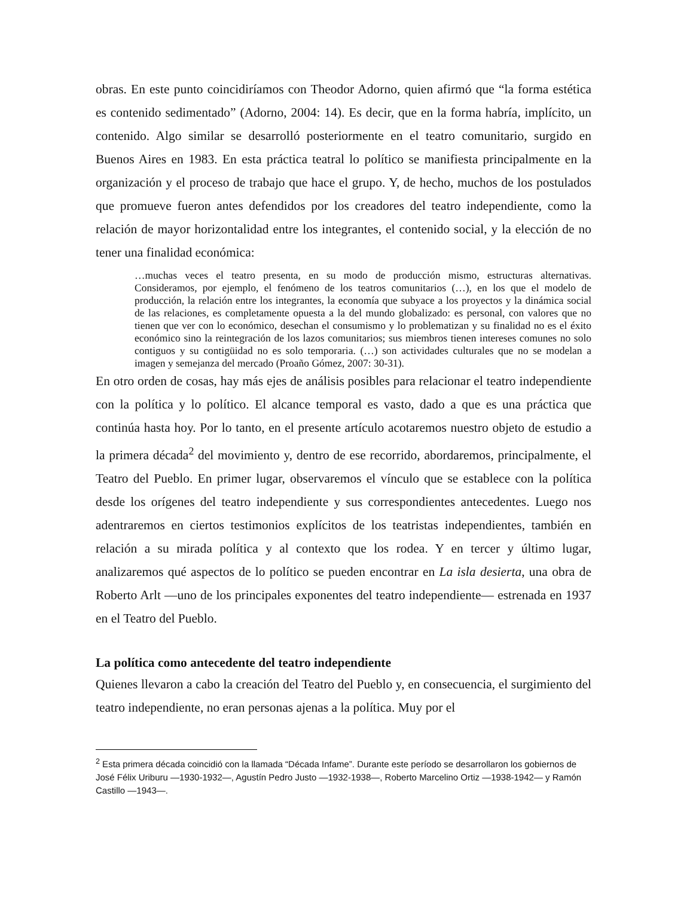obras. En este punto coincidiríamos con Theodor Adorno, quien afirmó que “la forma estética es contenido sedimentado” (Adorno, 2004: 14). Es decir, que en la forma habría, implícito, un contenido. Algo similar se desarrolló posteriormente en el teatro comunitario, surgido en Buenos Aires en 1983. En esta práctica teatral lo político se manifiesta principalmente en la organización y el proceso de trabajo que hace el grupo. Y, de hecho, muchos de los postulados que promueve fueron antes defendidos por los creadores del teatro independiente, como la relación de mayor horizontalidad entre los integrantes, el contenido social, y la elección de no tener una finalidad económica:
…muchas veces el teatro presenta, en su modo de producción mismo, estructuras alternativas. Consideramos, por ejemplo, el fenómeno de los teatros comunitarios (…), en los que el modelo de producción, la relación entre los integrantes, la economía que subyace a los proyectos y la dinámica social de las relaciones, es completamente opuesta a la del mundo globalizado: es personal, con valores que no tienen que ver con lo económico, desechan el consumismo y lo problematizan y su finalidad no es el éxito económico sino la reintegración de los lazos comunitarios; sus miembros tienen intereses comunes no solo contiguos y su contigüidad no es solo temporaria. (…) son actividades culturales que no se modelan a imagen y semejanza del mercado (Proaño Gómez, 2007: 30-31).
En otro orden de cosas, hay más ejes de análisis posibles para relacionar el teatro independiente con la política y lo político. El alcance temporal es vasto, dado a que es una práctica que continúa hasta hoy. Por lo tanto, en el presente artículo acotaremos nuestro objeto de estudio a la primera década<sup>2</sup> del movimiento y, dentro de ese recorrido, abordaremos, principalmente, el Teatro del Pueblo. En primer lugar, observaremos el vínculo que se establece con la política desde los orígenes del teatro independiente y sus correspondientes antecedentes. Luego nos adentraremos en ciertos testimonios explícitos de los teatristas independientes, también en relación a su mirada política y al contexto que los rodea. Y en tercer y último lugar, analizaremos qué aspectos de lo político se pueden encontrar en La isla desierta, una obra de Roberto Arlt —uno de los principales exponentes del teatro independiente— estrenada en 1937 en el Teatro del Pueblo.
La política como antecedente del teatro independiente
Quienes llevaron a cabo la creación del Teatro del Pueblo y, en consecuencia, el surgimiento del teatro independiente, no eran personas ajenas a la política. Muy por el
<sup>2</sup> Esta primera década coincidió con la llamada “Década Infame”. Durante este período se desarrollaron los gobiernos de José Félix Uriburu —1930-1932—, Agustín Pedro Justo —1932-1938—, Roberto Marcelino Ortiz —1938-1942— y Ramón Castillo —1943—.